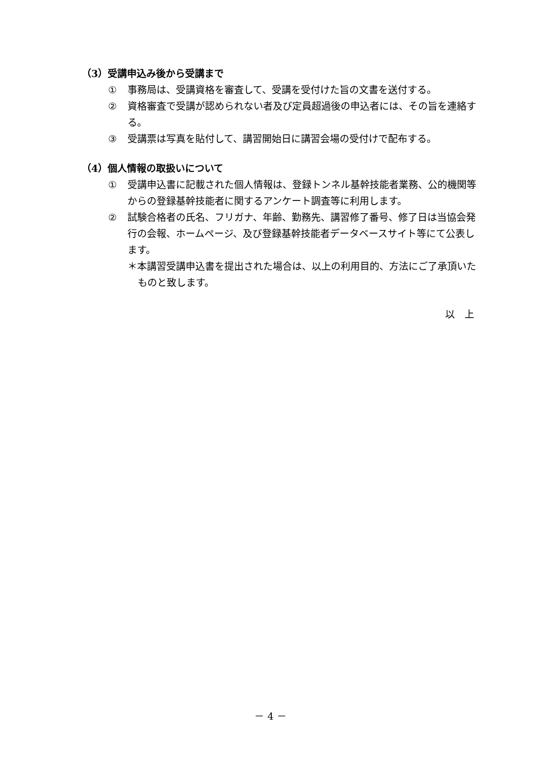（3）受講申込み後から受講まで
① 事務局は、受講資格を審査して、受講を受付けた旨の文書を送付する。
② 資格審査で受講が認められない者及び定員超過後の申込者には、その旨を連絡する。
③ 受講票は写真を貼付して、講習開始日に講習会場の受付けで配布する。
（4）個人情報の取扱いについて
① 受講申込書に記載された個人情報は、登録トンネル基幹技能者業務、公的機関等からの登録基幹技能者に関するアンケート調査等に利用します。
② 試験合格者の氏名、フリガナ、年齢、勤務先、講習修了番号、修了日は当協会発行の会報、ホームページ、及び登録基幹技能者データベースサイト等にて公表します。
＊本講習受講申込書を提出された場合は、以上の利用目的、方法にご了承頂いたものと致します。
以　上
－ 4 －